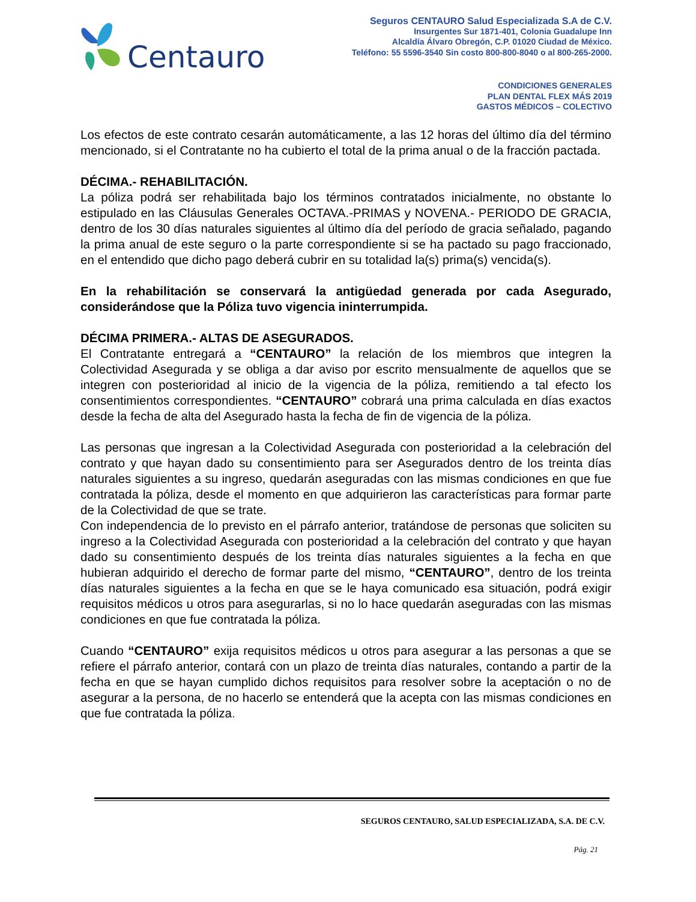Centauro
Seguros CENTAURO Salud Especializada S.A de C.V.
Insurgentes Sur 1871-401, Colonia Guadalupe Inn
Alcaldía Álvaro Obregón, C.P. 01020 Ciudad de México.
Teléfono: 55 5596-3540 Sin costo 800-800-8040 o al 800-265-2000.
CONDICIONES GENERALES
PLAN DENTAL FLEX MÁS 2019
GASTOS MÉDICOS – COLECTIVO
Los efectos de este contrato cesarán automáticamente, a las 12 horas del último día del término mencionado, si el Contratante no ha cubierto el total de la prima anual o de la fracción pactada.
DÉCIMA.- REHABILITACIÓN.
La póliza podrá ser rehabilitada bajo los términos contratados inicialmente, no obstante lo estipulado en las Cláusulas Generales OCTAVA.-PRIMAS y NOVENA.- PERIODO DE GRACIA, dentro de los 30 días naturales siguientes al último día del período de gracia señalado, pagando la prima anual de este seguro o la parte correspondiente si se ha pactado su pago fraccionado, en el entendido que dicho pago deberá cubrir en su totalidad la(s) prima(s) vencida(s).
En la rehabilitación se conservará la antigüedad generada por cada Asegurado, considerándose que la Póliza tuvo vigencia ininterrumpida.
DÉCIMA PRIMERA.- ALTAS DE ASEGURADOS.
El Contratante entregará a “CENTAURO” la relación de los miembros que integren la Colectividad Asegurada y se obliga a dar aviso por escrito mensualmente de aquellos que se integren con posterioridad al inicio de la vigencia de la póliza, remitiendo a tal efecto los consentimientos correspondientes. “CENTAURO” cobrará una prima calculada en días exactos desde la fecha de alta del Asegurado hasta la fecha de fin de vigencia de la póliza.
Las personas que ingresan a la Colectividad Asegurada con posterioridad a la celebración del contrato y que hayan dado su consentimiento para ser Asegurados dentro de los treinta días naturales siguientes a su ingreso, quedarán aseguradas con las mismas condiciones en que fue contratada la póliza, desde el momento en que adquirieron las características para formar parte de la Colectividad de que se trate.
Con independencia de lo previsto en el párrafo anterior, tratándose de personas que soliciten su ingreso a la Colectividad Asegurada con posterioridad a la celebración del contrato y que hayan dado su consentimiento después de los treinta días naturales siguientes a la fecha en que hubieran adquirido el derecho de formar parte del mismo, “CENTAURO”, dentro de los treinta días naturales siguientes a la fecha en que se le haya comunicado esa situación, podrá exigir requisitos médicos u otros para asegurarlas, si no lo hace quedarán aseguradas con las mismas condiciones en que fue contratada la póliza.
Cuando “CENTAURO” exija requisitos médicos u otros para asegurar a las personas a que se refiere el párrafo anterior, contará con un plazo de treinta días naturales, contando a partir de la fecha en que se hayan cumplido dichos requisitos para resolver sobre la aceptación o no de asegurar a la persona, de no hacerlo se entenderá que la acepta con las mismas condiciones en que fue contratada la póliza.
SEGUROS CENTAURO, SALUD ESPECIALIZADA, S.A. DE C.V.
Pág. 21